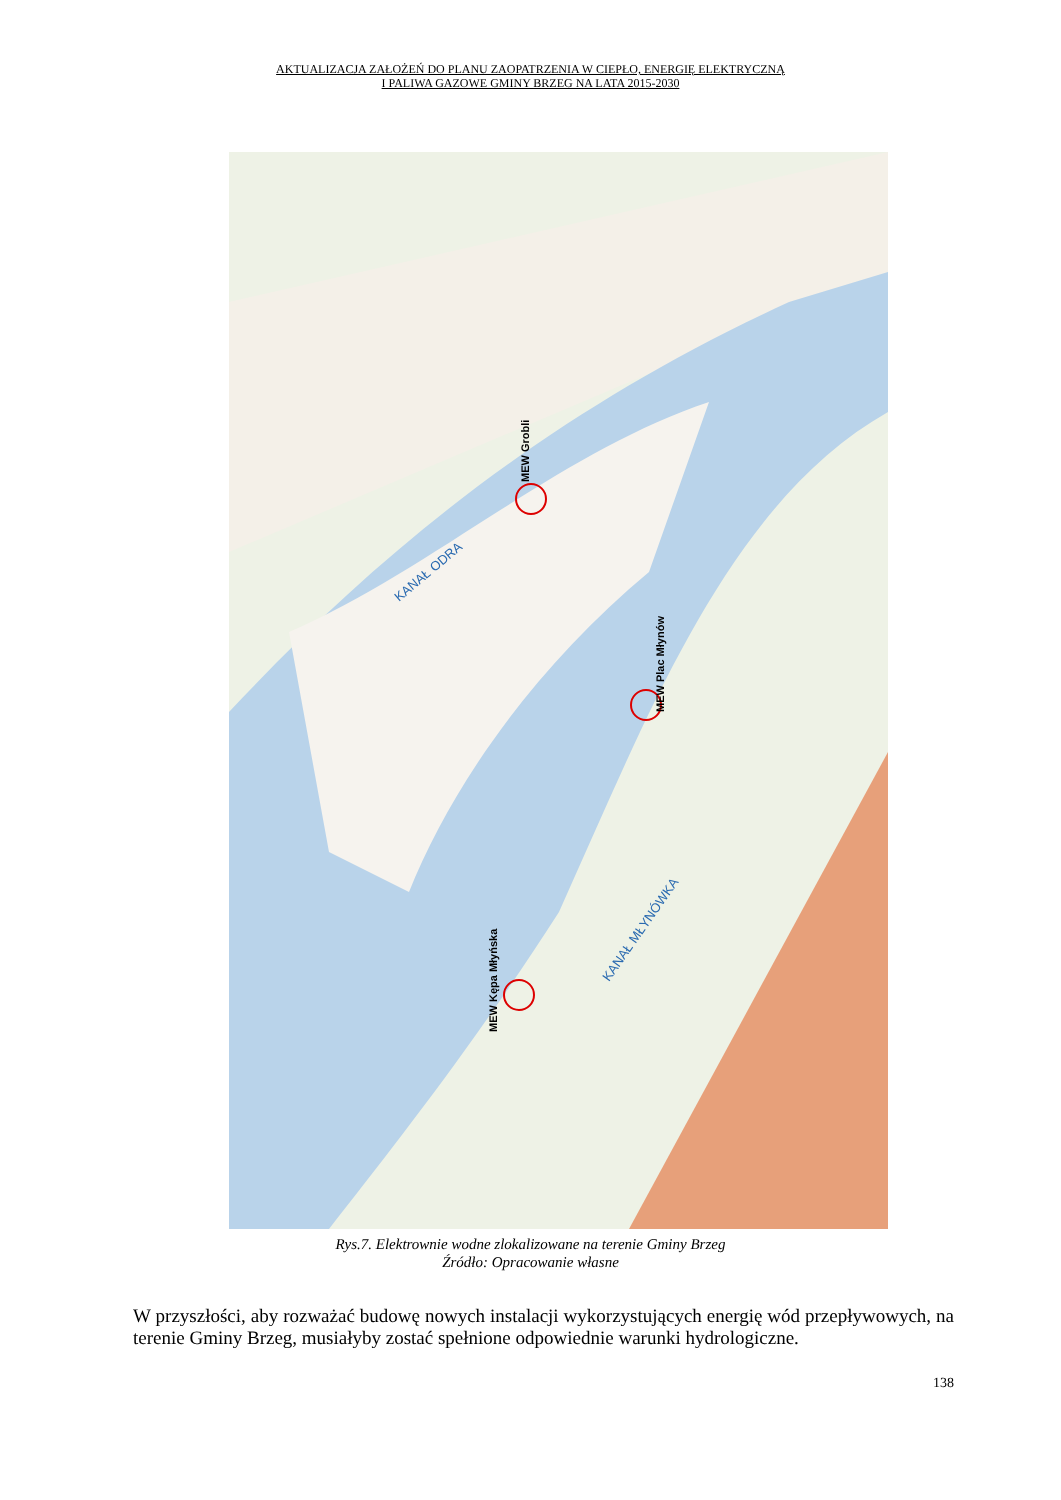AKTUALIZACJA ZAŁOŻEŃ DO PLANU ZAOPATRZENIA W CIEPŁO, ENERGIĘ ELEKTRYCZNĄ
I PALIWA GAZOWE GMINY BRZEG NA LATA 2015-2030
MEW Grobli
MEW Plac Młynów
MEW Kępa Młyńska
KANAŁ ODRA
KANAŁ MŁYNÓWKA
Rys.7. Elektrownie wodne zlokalizowane na terenie Gminy Brzeg
Źródło: Opracowanie własne
W przyszłości, aby rozważać budowę nowych instalacji wykorzystujących energię wód przepływowych, na terenie Gminy Brzeg, musiałyby zostać spełnione odpowiednie warunki hydrologiczne.
138